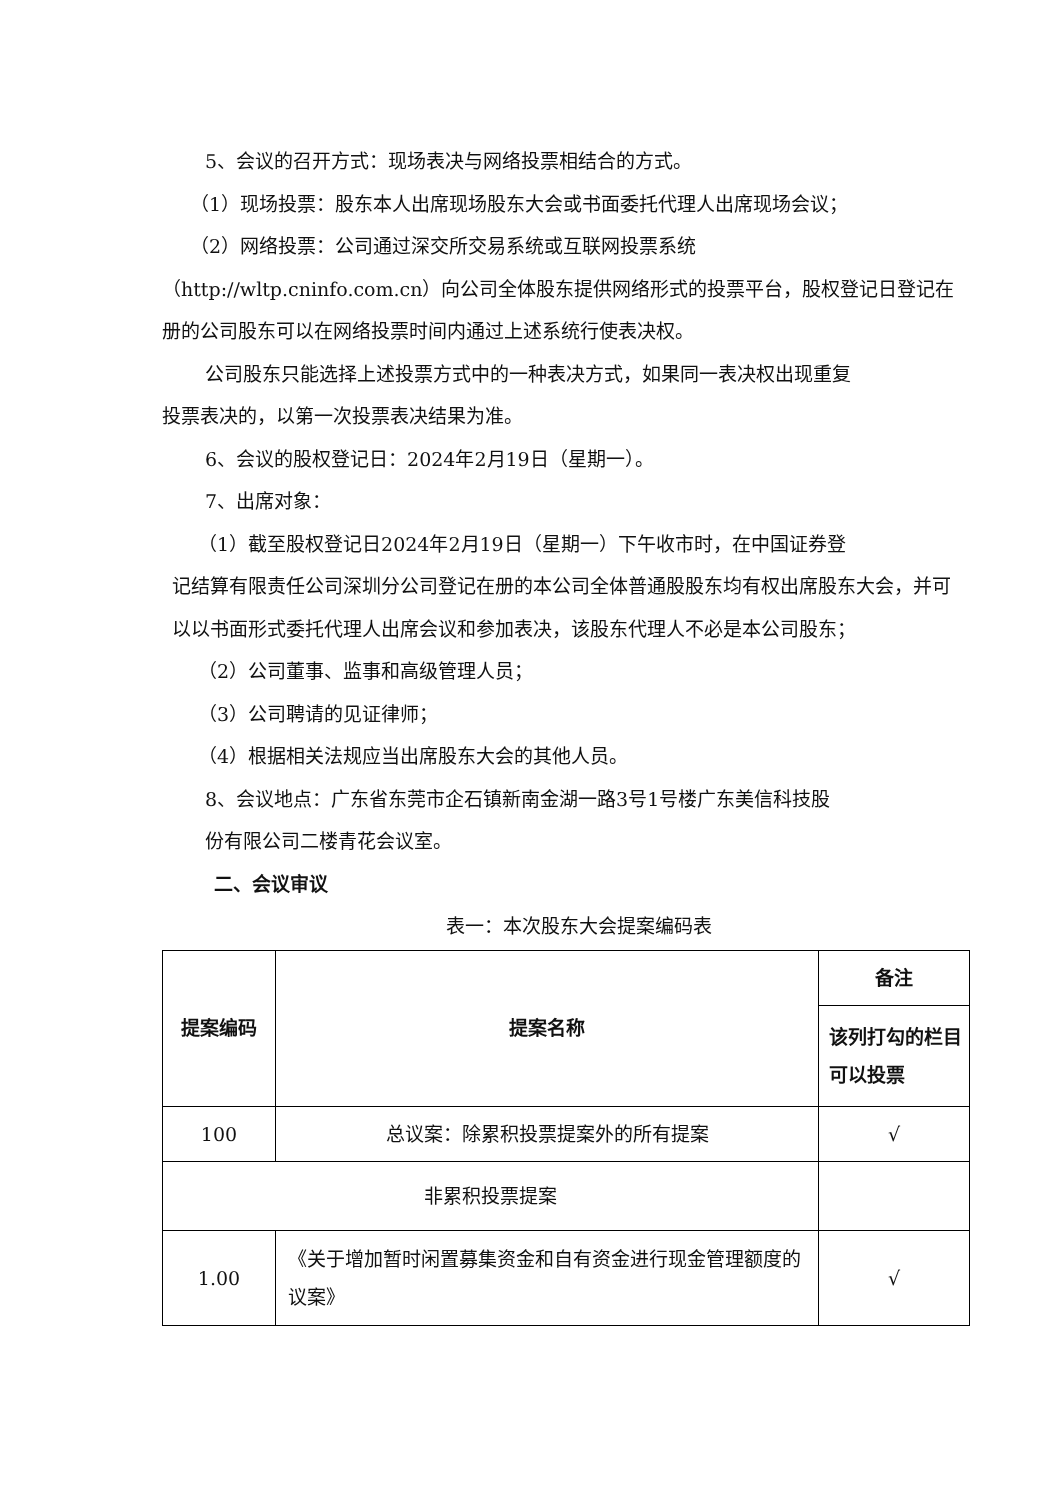5、会议的召开方式：现场表决与网络投票相结合的方式。
（1）现场投票：股东本人出席现场股东大会或书面委托代理人出席现场会议；
（2）网络投票：公司通过深交所交易系统或互联网投票系统
（http://wltp.cninfo.com.cn）向公司全体股东提供网络形式的投票平台，股权登记日登记在册的公司股东可以在网络投票时间内通过上述系统行使表决权。
公司股东只能选择上述投票方式中的一种表决方式，如果同一表决权出现重复
投票表决的，以第一次投票表决结果为准。
6、会议的股权登记日：2024年2月19日（星期一）。
7、出席对象：
（1）截至股权登记日2024年2月19日（星期一）下午收市时，在中国证券登
记结算有限责任公司深圳分公司登记在册的本公司全体普通股股东均有权出席股东大会，并可以以书面形式委托代理人出席会议和参加表决，该股东代理人不必是本公司股东；
（2）公司董事、监事和高级管理人员；
（3）公司聘请的见证律师；
（4）根据相关法规应当出席股东大会的其他人员。
8、会议地点：广东省东莞市企石镇新南金湖一路3号1号楼广东美信科技股
份有限公司二楼青花会议室。
二、会议审议
表一：本次股东大会提案编码表
| 提案编码 | 提案名称 | 备注 |
| | | 该列打勾的栏目可以投票 |
| 100 | 总议案：除累积投票提案外的所有提案 | √ |
| 非累积投票提案 | | |
| 1.00 | 《关于增加暂时闲置募集资金和自有资金进行现金管理额度的议案》 | √ |